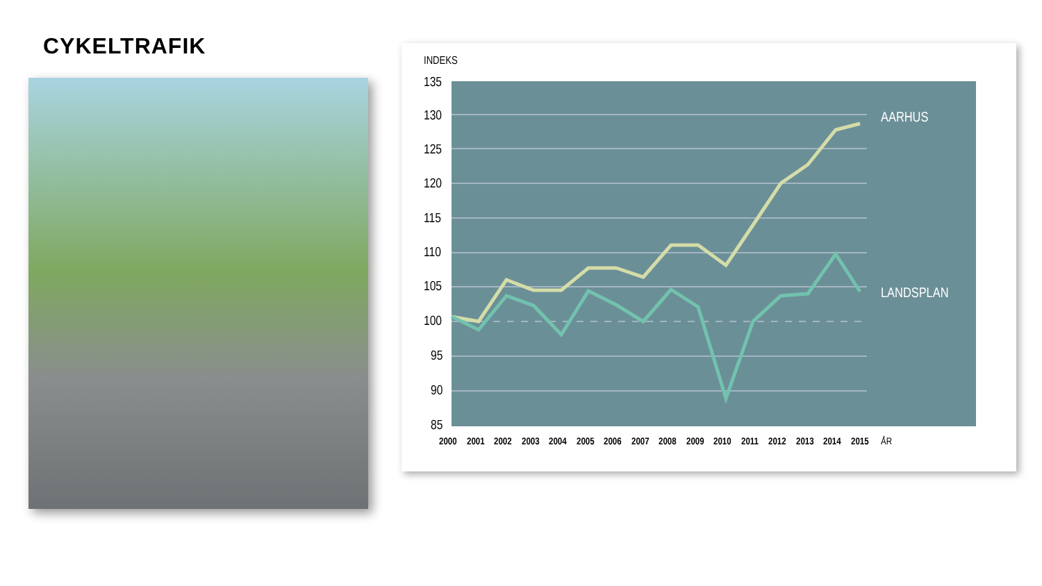CYKELTRAFIK
INDEKS
135
130
125
120
115
110
105
100
95
90
85
AARHUS
LANDSPLAN
2000
2001
2002
2003
2004
2005
2006
2007
2008
2009
2010
2011
2012
2013
2014
2015
ÅR